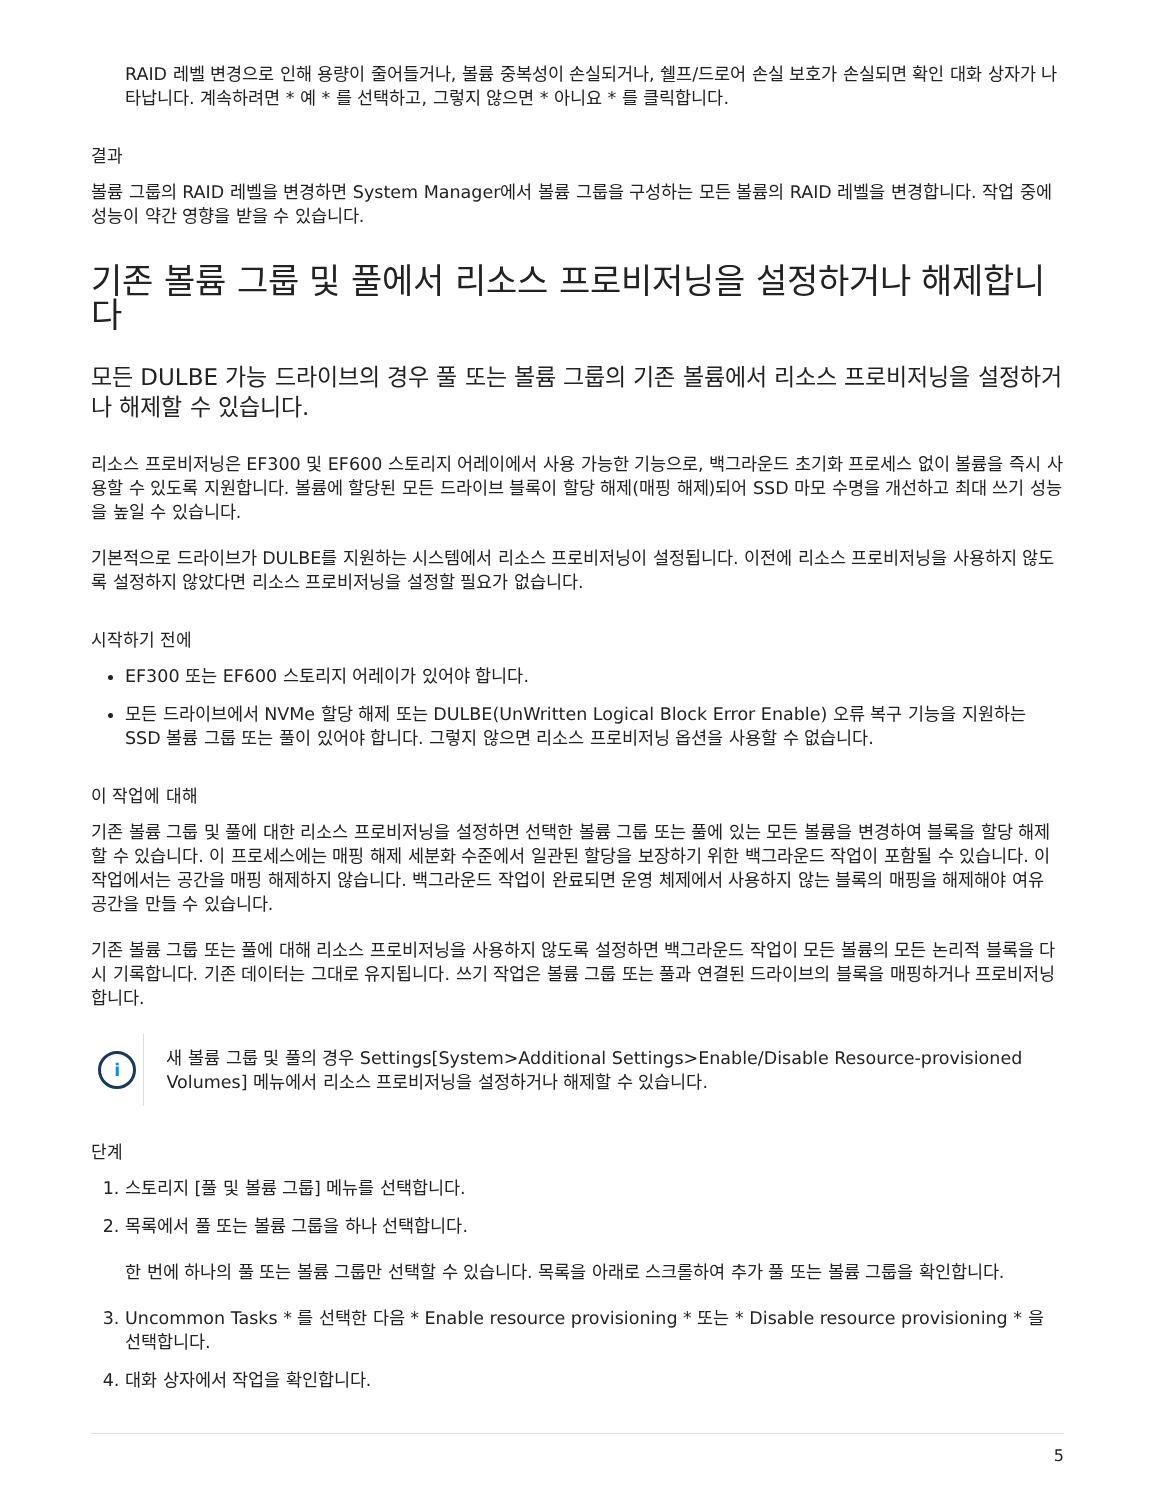RAID 레벨 변경으로 인해 용량이 줄어들거나, 볼륨 중복성이 손실되거나, 쉘프/드로어 손실 보호가 손실되면 확인 대화 상자가 나타납니다. 계속하려면 * 예 * 를 선택하고, 그렇지 않으면 * 아니요 * 를 클릭합니다.
결과
볼륨 그룹의 RAID 레벨을 변경하면 System Manager에서 볼륨 그룹을 구성하는 모든 볼륨의 RAID 레벨을 변경합니다. 작업 중에 성능이 약간 영향을 받을 수 있습니다.
기존 볼륨 그룹 및 풀에서 리소스 프로비저닝을 설정하거나 해제합니다
모든 DULBE 가능 드라이브의 경우 풀 또는 볼륨 그룹의 기존 볼륨에서 리소스 프로비저닝을 설정하거나 해제할 수 있습니다.
리소스 프로비저닝은 EF300 및 EF600 스토리지 어레이에서 사용 가능한 기능으로, 백그라운드 초기화 프로세스 없이 볼륨을 즉시 사용할 수 있도록 지원합니다. 볼륨에 할당된 모든 드라이브 블록이 할당 해제(매핑 해제)되어 SSD 마모 수명을 개선하고 최대 쓰기 성능을 높일 수 있습니다.
기본적으로 드라이브가 DULBE를 지원하는 시스템에서 리소스 프로비저닝이 설정됩니다. 이전에 리소스 프로비저닝을 사용하지 않도록 설정하지 않았다면 리소스 프로비저닝을 설정할 필요가 없습니다.
시작하기 전에
EF300 또는 EF600 스토리지 어레이가 있어야 합니다.
모든 드라이브에서 NVMe 할당 해제 또는 DULBE(UnWritten Logical Block Error Enable) 오류 복구 기능을 지원하는 SSD 볼륨 그룹 또는 풀이 있어야 합니다. 그렇지 않으면 리소스 프로비저닝 옵션을 사용할 수 없습니다.
이 작업에 대해
기존 볼륨 그룹 및 풀에 대한 리소스 프로비저닝을 설정하면 선택한 볼륨 그룹 또는 풀에 있는 모든 볼륨을 변경하여 블록을 할당 해제할 수 있습니다. 이 프로세스에는 매핑 해제 세분화 수준에서 일관된 할당을 보장하기 위한 백그라운드 작업이 포함될 수 있습니다. 이 작업에서는 공간을 매핑 해제하지 않습니다. 백그라운드 작업이 완료되면 운영 체제에서 사용하지 않는 블록의 매핑을 해제해야 여유 공간을 만들 수 있습니다.
기존 볼륨 그룹 또는 풀에 대해 리소스 프로비저닝을 사용하지 않도록 설정하면 백그라운드 작업이 모든 볼륨의 모든 논리적 블록을 다시 기록합니다. 기존 데이터는 그대로 유지됩니다. 쓰기 작업은 볼륨 그룹 또는 풀과 연결된 드라이브의 블록을 매핑하거나 프로비저닝합니다.
i
새 볼륨 그룹 및 풀의 경우 Settings[System>Additional Settings>Enable/Disable Resource-provisioned Volumes] 메뉴에서 리소스 프로비저닝을 설정하거나 해제할 수 있습니다.
단계
1. 스토리지 [풀 및 볼륨 그룹] 메뉴를 선택합니다.
2. 목록에서 풀 또는 볼륨 그룹을 하나 선택합니다.
한 번에 하나의 풀 또는 볼륨 그룹만 선택할 수 있습니다. 목록을 아래로 스크롤하여 추가 풀 또는 볼륨 그룹을 확인합니다.
3. Uncommon Tasks * 를 선택한 다음 * Enable resource provisioning * 또는 * Disable resource provisioning * 을 선택합니다.
4. 대화 상자에서 작업을 확인합니다.
5